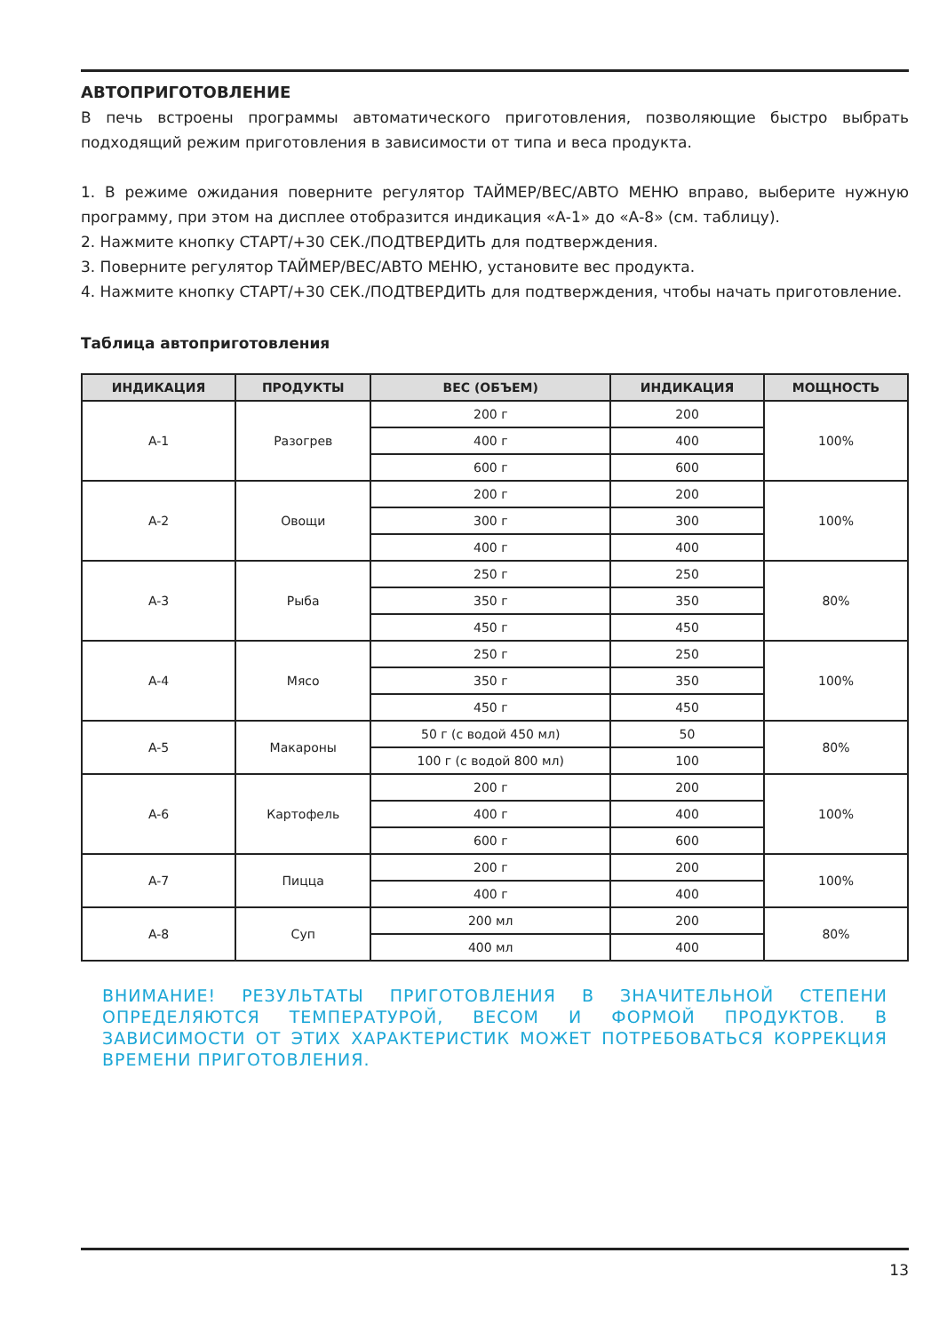АВТОПРИГОТОВЛЕНИЕ
В печь встроены программы автоматического приготовления, позволяющие быстро выбрать подходящий режим приготовления в зависимости от типа и веса продукта.
1. В режиме ожидания поверните регулятор ТАЙМЕР/ВЕС/АВТО МЕНЮ вправо, выберите нужную программу, при этом на дисплее отобразится индикация «А-1» до «А-8» (см. таблицу).
2. Нажмите кнопку СТАРТ/+30 СЕК./ПОДТВЕРДИТЬ для подтверждения.
3. Поверните регулятор ТАЙМЕР/ВЕС/АВТО МЕНЮ, установите вес продукта.
4. Нажмите кнопку СТАРТ/+30 СЕК./ПОДТВЕРДИТЬ для подтверждения, чтобы начать приготовление.
Таблица автоприготовления
| ИНДИКАЦИЯ | ПРОДУКТЫ | ВЕС (ОБЪЕМ) | ИНДИКАЦИЯ | МОЩНОСТЬ |
| --- | --- | --- | --- | --- |
| A-1 | Разогрев | 200 г | 200 | 100% |
| | | 400 г | 400 | |
| | | 600 г | 600 | |
| A-2 | Овощи | 200 г | 200 | 100% |
| | | 300 г | 300 | |
| | | 400 г | 400 | |
| A-3 | Рыба | 250 г | 250 | 80% |
| | | 350 г | 350 | |
| | | 450 г | 450 | |
| A-4 | Мясо | 250 г | 250 | 100% |
| | | 350 г | 350 | |
| | | 450 г | 450 | |
| A-5 | Макароны | 50 г (с водой 450 мл) | 50 | 80% |
| | | 100 г (с водой 800 мл) | 100 | |
| A-6 | Картофель | 200 г | 200 | 100% |
| | | 400 г | 400 | |
| | | 600 г | 600 | |
| A-7 | Пицца | 200 г | 200 | 100% |
| | | 400 г | 400 | |
| A-8 | Суп | 200 мл | 200 | 80% |
| | | 400 мл | 400 | |
ВНИМАНИЕ! РЕЗУЛЬТАТЫ ПРИГОТОВЛЕНИЯ В ЗНАЧИТЕЛЬНОЙ СТЕПЕНИ ОПРЕДЕЛЯЮТСЯ ТЕМПЕРАТУРОЙ, ВЕСОМ И ФОРМОЙ ПРОДУКТОВ. В ЗАВИСИМОСТИ ОТ ЭТИХ ХАРАКТЕРИСТИК МОЖЕТ ПОТРЕБОВАТЬСЯ КОРРЕКЦИЯ ВРЕМЕНИ ПРИГОТОВЛЕНИЯ.
13